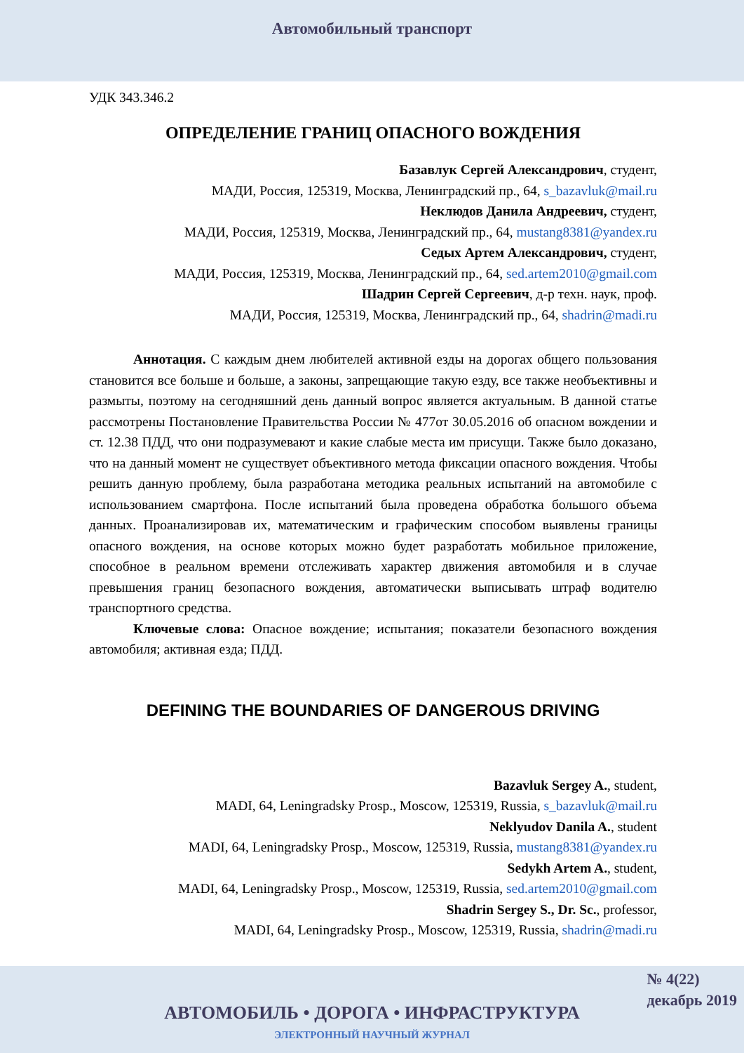Автомобильный транспорт
УДК 343.346.2
ОПРЕДЕЛЕНИЕ ГРАНИЦ ОПАСНОГО ВОЖДЕНИЯ
Базавлук Сергей Александрович, студент,
МАДИ, Россия, 125319, Москва, Ленинградский пр., 64, s_bazavluk@mail.ru
Неклюдов Данила Андреевич, студент,
МАДИ, Россия, 125319, Москва, Ленинградский пр., 64, mustang8381@yandex.ru
Седых Артем Александрович, студент,
МАДИ, Россия, 125319, Москва, Ленинградский пр., 64, sed.artem2010@gmail.com
Шадрин Сергей Сергеевич, д-р техн. наук, проф.
МАДИ, Россия, 125319, Москва, Ленинградский пр., 64, shadrin@madi.ru
Аннотация. С каждым днем любителей активной езды на дорогах общего пользования становится все больше и больше, а законы, запрещающие такую езду, все также необъективны и размыты, поэтому на сегодняшний день данный вопрос является актуальным. В данной статье рассмотрены Постановление Правительства России № 477от 30.05.2016 об опасном вождении и ст. 12.38 ПДД, что они подразумевают и какие слабые места им присущи. Также было доказано, что на данный момент не существует объективного метода фиксации опасного вождения. Чтобы решить данную проблему, была разработана методика реальных испытаний на автомобиле с использованием смартфона. После испытаний была проведена обработка большого объема данных. Проанализировав их, математическим и графическим способом выявлены границы опасного вождения, на основе которых можно будет разработать мобильное приложение, способное в реальном времени отслеживать характер движения автомобиля и в случае превышения границ безопасного вождения, автоматически выписывать штраф водителю транспортного средства.
Ключевые слова: Опасное вождение; испытания; показатели безопасного вождения автомобиля; активная езда; ПДД.
DEFINING THE BOUNDARIES OF DANGEROUS DRIVING
Bazavluk Sergey A., student,
MADI, 64, Leningradsky Prosp., Moscow, 125319, Russia, s_bazavluk@mail.ru
Neklyudov Danila A., student
MADI, 64, Leningradsky Prosp., Moscow, 125319, Russia, mustang8381@yandex.ru
Sedykh Artem A., student,
MADI, 64, Leningradsky Prosp., Moscow, 125319, Russia, sed.artem2010@gmail.com
Shadrin Sergey S., Dr. Sc., professor,
MADI, 64, Leningradsky Prosp., Moscow, 125319, Russia, shadrin@madi.ru
№ 4(22)
декабрь 2019
АВТОМОБИЛЬ • ДОРОГА • ИНФРАСТРУКТУРА
ЭЛЕКТРОННЫЙ НАУЧНЫЙ ЖУРНАЛ